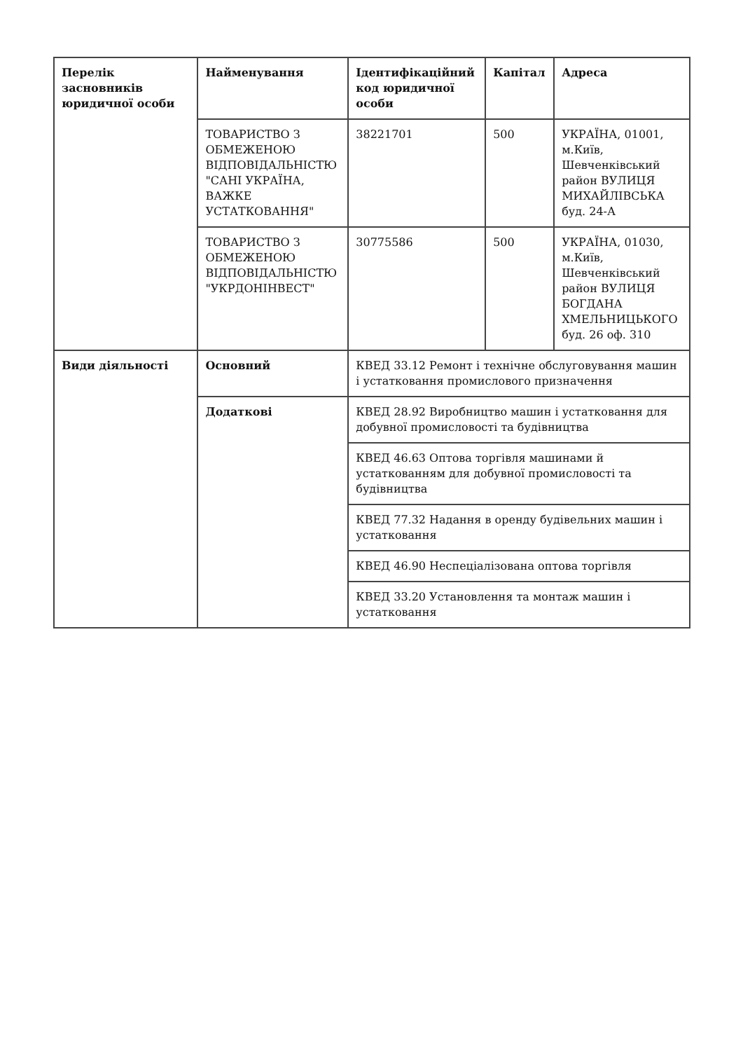| Перелік засновників юридичної особи | Найменування | Ідентифікаційний код юридичної особи | Капітал | Адреса |
| | ТОВАРИСТВО З ОБМЕЖЕНОЮ ВІДПОВІДАЛЬНІСТЮ "САНІ УКРАЇНА, ВАЖКЕ УСТАТКОВАННЯ" | 38221701 | 500 | УКРАЇНА, 01001, м.Київ, Шевченківський район ВУЛИЦЯ МИХАЙЛІВСЬКА буд. 24-А |
| | ТОВАРИСТВО З ОБМЕЖЕНОЮ ВІДПОВІДАЛЬНІСТЮ "УКРДОНІНВЕСТ" | 30775586 | 500 | УКРАЇНА, 01030, м.Київ, Шевченківський район ВУЛИЦЯ БОГДАНА ХМЕЛЬНИЦЬКОГО буд. 26 оф. 310 |
| Види діяльності | Основний | КВЕД 33.12 Ремонт і технічне обслуговування машин і устатковання промислового призначення | | |
| | Додаткові | КВЕД 28.92 Виробництво машин і устатковання для добувної промисловості та будівництва | | |
| | | КВЕД 46.63 Оптова торгівля машинами й устаткованням для добувної промисловості та будівництва | | |
| | | КВЕД 77.32 Надання в оренду будівельних машин і устатковання | | |
| | | КВЕД 46.90 Неспеціалізована оптова торгівля | | |
| | | КВЕД 33.20 Установлення та монтаж машин і устатковання | | |